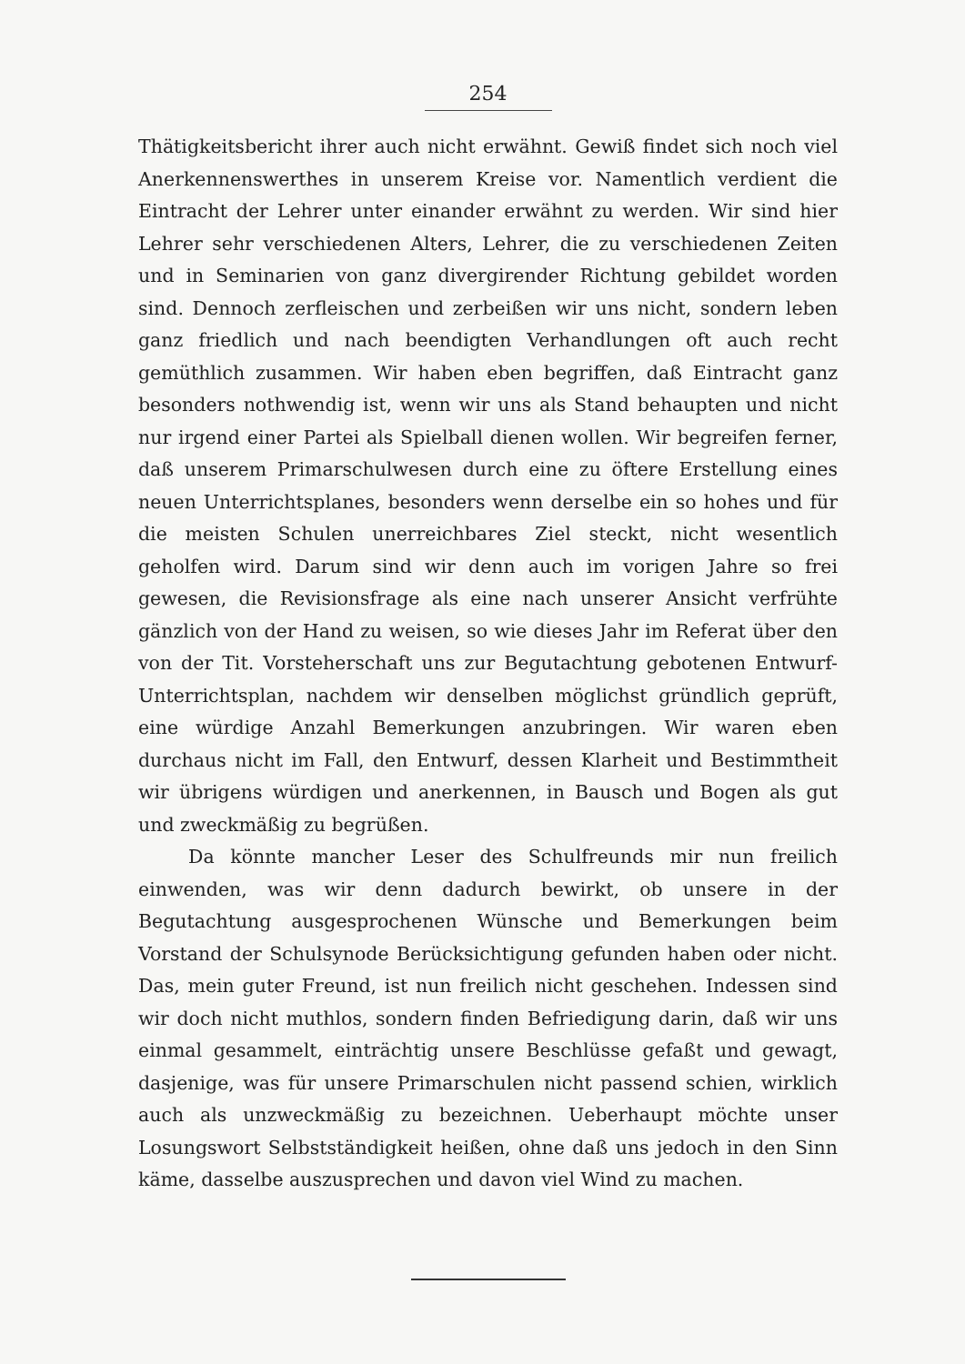254
Thätigkeitsbericht ihrer auch nicht erwähnt. Gewiß findet sich noch viel Anerkennenswerthes in unserem Kreise vor. Namentlich verdient die Eintracht der Lehrer unter einander erwähnt zu werden. Wir sind hier Lehrer sehr verschiedenen Alters, Lehrer, die zu verschiedenen Zeiten und in Seminarien von ganz divergirender Richtung gebildet worden sind. Dennoch zerfleischen und zerbeißen wir uns nicht, sondern leben ganz friedlich und nach beendigten Verhandlungen oft auch recht gemüthlich zusammen. Wir haben eben begriffen, daß Eintracht ganz besonders nothwendig ist, wenn wir uns als Stand behaupten und nicht nur irgend einer Partei als Spielball dienen wollen. Wir begreifen ferner, daß unserem Primarschulwesen durch eine zu öftere Erstellung eines neuen Unterrichtsplanes, besonders wenn derselbe ein so hohes und für die meisten Schulen unerreichbares Ziel steckt, nicht wesentlich geholfen wird. Darum sind wir denn auch im vorigen Jahre so frei gewesen, die Revisionsfrage als eine nach unserer Ansicht verfrühte gänzlich von der Hand zu weisen, so wie dieses Jahr im Referat über den von der Tit. Vorsteherschaft uns zur Begutachtung gebotenen Entwurf-Unterrichtsplan, nachdem wir denselben möglichst gründlich geprüft, eine würdige Anzahl Bemerkungen anzubringen. Wir waren eben durchaus nicht im Fall, den Entwurf, dessen Klarheit und Bestimmtheit wir übrigens würdigen und anerkennen, in Bausch und Bogen als gut und zweckmäßig zu begrüßen.
Da könnte mancher Leser des Schulfreunds mir nun freilich einwenden, was wir denn dadurch bewirkt, ob unsere in der Begutachtung ausgesprochenen Wünsche und Bemerkungen beim Vorstand der Schulsynode Berücksichtigung gefunden haben oder nicht. Das, mein guter Freund, ist nun freilich nicht geschehen. Indessen sind wir doch nicht muthlos, sondern finden Befriedigung darin, daß wir uns einmal gesammelt, einträchtig unsere Beschlüsse gefaßt und gewagt, dasjenige, was für unsere Primarschulen nicht passend schien, wirklich auch als unzweckmäßig zu bezeichnen. Ueberhaupt möchte unser Losungswort Selbstständigkeit heißen, ohne daß uns jedoch in den Sinn käme, dasselbe auszusprechen und davon viel Wind zu machen.